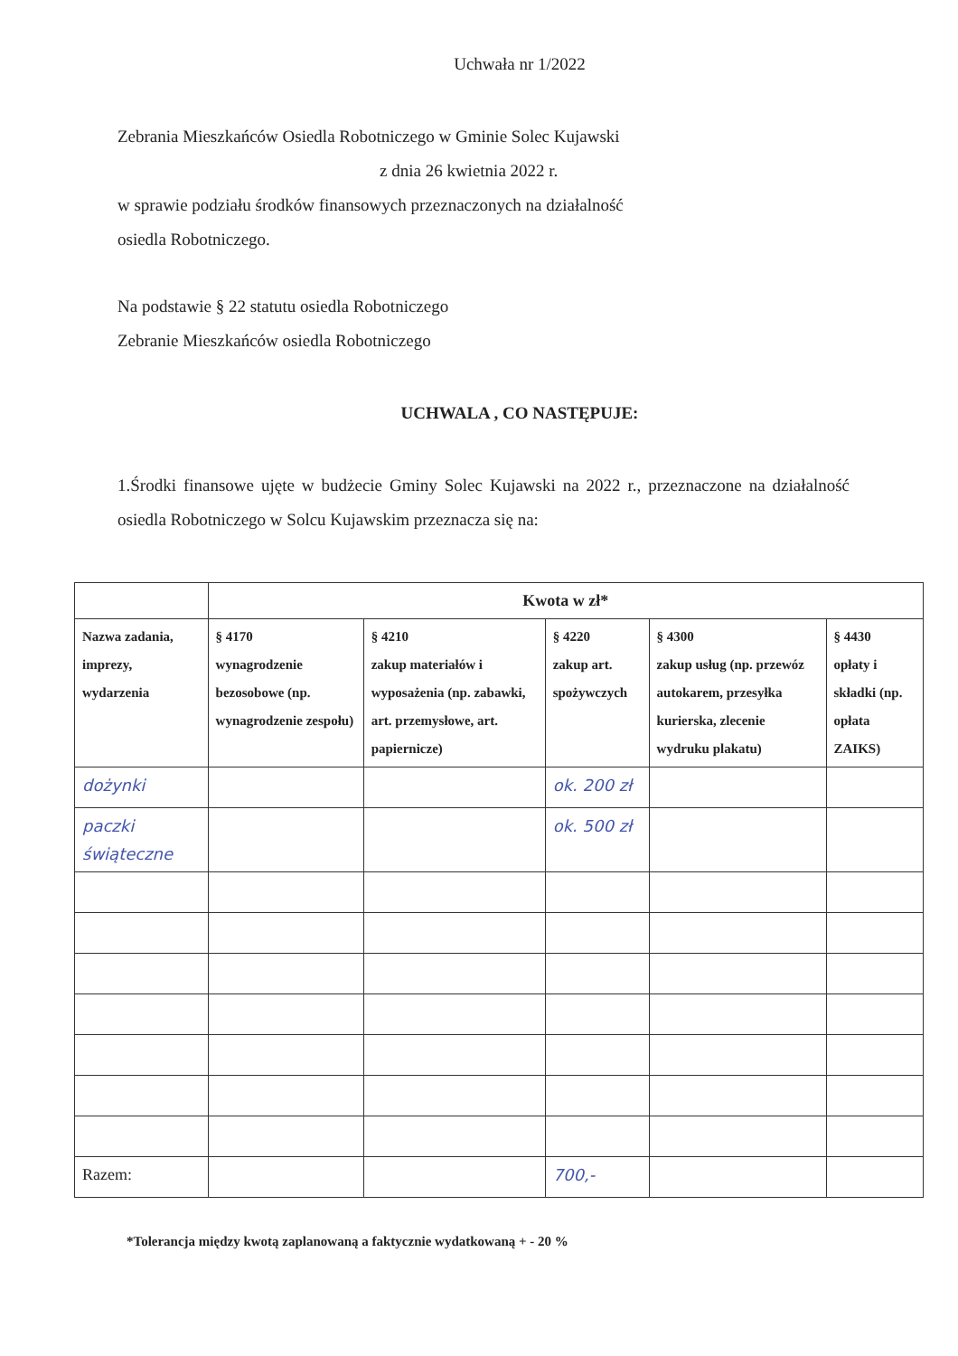Uchwała nr 1/2022
Zebrania Mieszkańców Osiedla Robotniczego w Gminie Solec Kujawski
z dnia 26 kwietnia 2022 r.
w sprawie podziału środków finansowych przeznaczonych na działalność
osiedla Robotniczego.
Na podstawie § 22 statutu osiedla Robotniczego
Zebranie Mieszkańców osiedla Robotniczego
UCHWALA , CO NASTĘPUJE:
1.Środki finansowe ujęte w budżecie Gminy Solec Kujawski na 2022 r., przeznaczone na działalność osiedla Robotniczego w Solcu Kujawskim przeznacza się na:
| | Kwota w zł* | | | | |
| Nazwa zadania, imprezy, wydarzenia | § 4170 wynagrodzenie bezosobowe (np. wynagrodzenie zespołu) | § 4210 zakup materiałów i wyposażenia (np. zabawki, art. przemysłowe, art. papiernicze) | § 4220 zakup art. spożywczych | § 4300 zakup usług (np. przewóz autokarem, przesyłka kurierska, zlecenie wydruku plakatu) | § 4430 opłaty i składki (np. opłata ZAIKS) |
| dożynki | | | ok. 200 zł | | |
| paczki świąteczne | | | ok. 500 zł | | |
| Razem: | | | 700,- | | |
*Tolerancja między kwotą zaplanowaną a faktycznie wydatkowaną + - 20 %